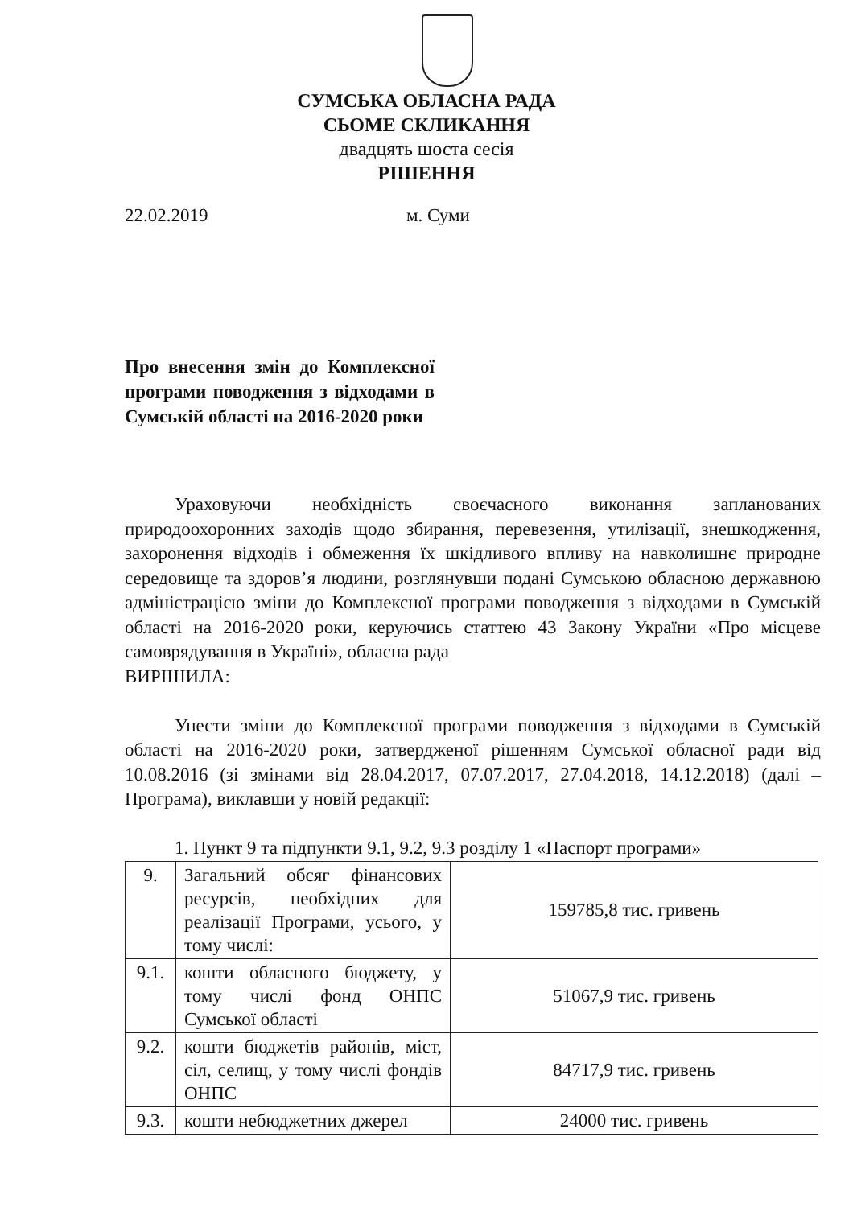СУМСЬКА ОБЛАСНА РАДА
СЬОМЕ СКЛИКАННЯ
двадцять шоста сесія
РІШЕННЯ
22.02.2019 м. Суми
Про внесення змін до Комплексної програми поводження з відходами в Сумській області на 2016-2020 роки
Ураховуючи необхідність своєчасного виконання запланованих природоохоронних заходів щодо збирання, перевезення, утилізації, знешкодження, захоронення відходів і обмеження їх шкідливого впливу на навколишнє природне середовище та здоров’я людини, розглянувши подані Сумською обласною державною адміністрацією зміни до Комплексної програми поводження з відходами в Сумській області на 2016-2020 роки, керуючись статтею 43 Закону України «Про місцеве самоврядування в Україні», обласна рада
ВИРІШИЛА:
Унести зміни до Комплексної програми поводження з відходами в Сумській області на 2016-2020 роки, затвердженої рішенням Сумської обласної ради від 10.08.2016 (зі змінами від 28.04.2017, 07.07.2017, 27.04.2018, 14.12.2018) (далі – Програма), виклавши у новій редакції:
1. Пункт 9 та підпункти 9.1, 9.2, 9.3 розділу 1 «Паспорт програми»
| 9. | Загальний обсяг фінансових ресурсів, необхідних для реалізації Програми, усього, у тому числі: | 159785,8 тис. гривень |
| 9.1. | кошти обласного бюджету, у тому числі фонд ОНПС Сумської області | 51067,9 тис. гривень |
| 9.2. | кошти бюджетів районів, міст, сіл, селищ, у тому числі фондів ОНПС | 84717,9 тис. гривень |
| 9.3. | кошти небюджетних джерел | 24000 тис. гривень |